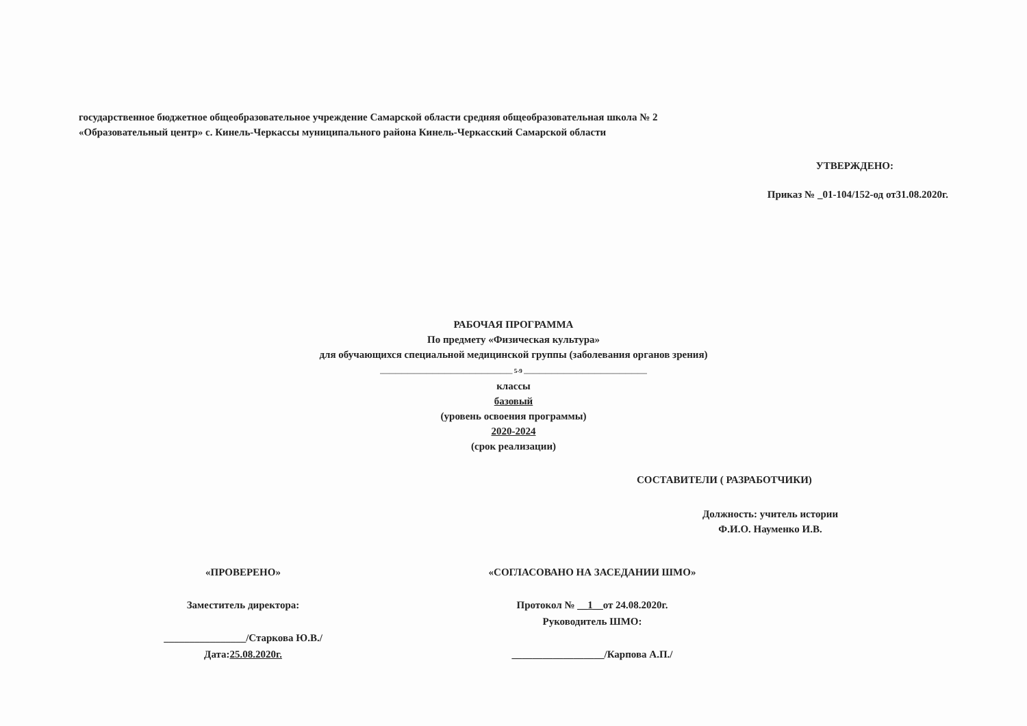государственное бюджетное общеобразовательное учреждение Самарской области средняя общеобразовательная школа № 2
«Образовательный центр» с. Кинель-Черкассы муниципального района Кинель-Черкасский Самарской области
УТВЕРЖДЕНО:
Приказ № _01-104/152-од от31.08.2020г.
РАБОЧАЯ ПРОГРАММА
По предмету «Физическая культура»
для обучающихся специальной медицинской группы (заболевания органов зрения)
___________________________________________ 5-9 ________________________________________
классы
базовый
(уровень освоения программы)
2020-2024
(срок реализации)
СОСТАВИТЕЛИ ( РАЗРАБОТЧИКИ)
Должность: учитель истории
Ф.И.О. Науменко И.В.
«ПРОВЕРЕНО»
Заместитель директора:
________________/Старкова Ю.В./
Дата:25.08.2020г.
«СОГЛАСОВАНО НА ЗАСЕДАНИИ ШМО»
Протокол № __1__от 24.08.2020г.
Руководитель ШМО:
__________________/Карпова А.П./